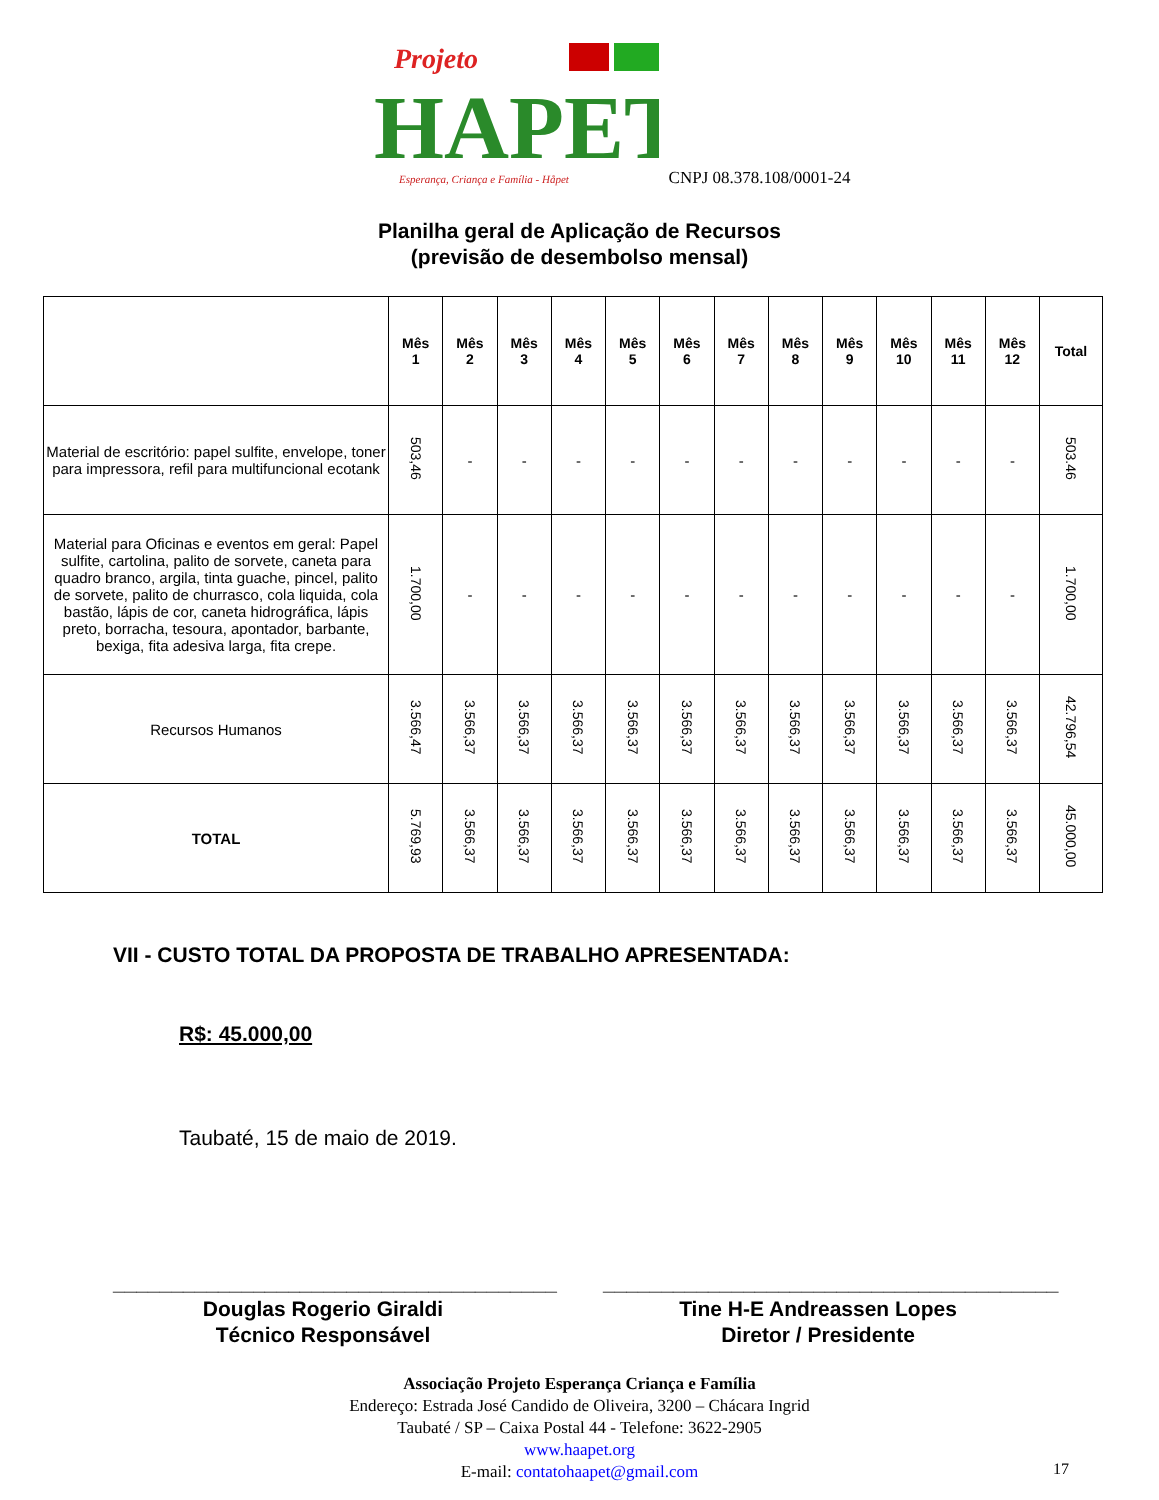Projeto
HAPET
Esperança, Criança e Família - Håpet
CNPJ 08.378.108/0001-24
Planilha geral de Aplicação de Recursos
(previsão de desembolso mensal)
| | Mês 1 | Mês 2 | Mês 3 | Mês 4 | Mês 5 | Mês 6 | Mês 7 | Mês 8 | Mês 9 | Mês 10 | Mês 11 | Mês 12 | Total |
| --- | --- | --- | --- | --- | --- | --- | --- | --- | --- | --- | --- | --- | --- |
| Material de escritório: papel sulfite, envelope, toner para impressora, refil para multifuncional ecotank | 503,46 | - | - | - | - | - | - | - | - | - | - | - | 503.46 |
| Material para Oficinas e eventos em geral: Papel sulfite, cartolina, palito de sorvete, caneta para quadro branco, argila, tinta guache, pincel, palito de sorvete, palito de churrasco, cola liquida, cola bastão, lápis de cor, caneta hidrográfica, lápis preto, borracha, tesoura, apontador, barbante, bexiga, fita adesiva larga, fita crepe. | 1.700,00 | - | - | - | - | - | - | - | - | - | - | - | 1.700,00 |
| Recursos Humanos | 3.566,47 | 3.566,37 | 3.566,37 | 3.566,37 | 3.566,37 | 3.566,37 | 3.566,37 | 3.566,37 | 3.566,37 | 3.566,37 | 3.566,37 | 3.566,37 | 42.796,54 |
| TOTAL | 5.769,93 | 3.566,37 | 3.566,37 | 3.566,37 | 3.566,37 | 3.566,37 | 3.566,37 | 3.566,37 | 3.566,37 | 3.566,37 | 3.566,37 | 3.566,37 | 45.000,00 |
VII - CUSTO TOTAL DA PROPOSTA DE TRABALHO APRESENTADA:
R$: 45.000,00
Taubaté, 15 de maio de 2019.
______________________________________
Douglas Rogerio Giraldi
Técnico Responsável
_______________________________________
Tine H-E Andreassen Lopes
Diretor / Presidente
Associação Projeto Esperança Criança e Família
Endereço: Estrada José Candido de Oliveira, 3200 – Chácara Ingrid
Taubaté / SP – Caixa Postal 44 - Telefone: 3622-2905
www.haapet.org
E-mail: contatohaapet@gmail.com
17